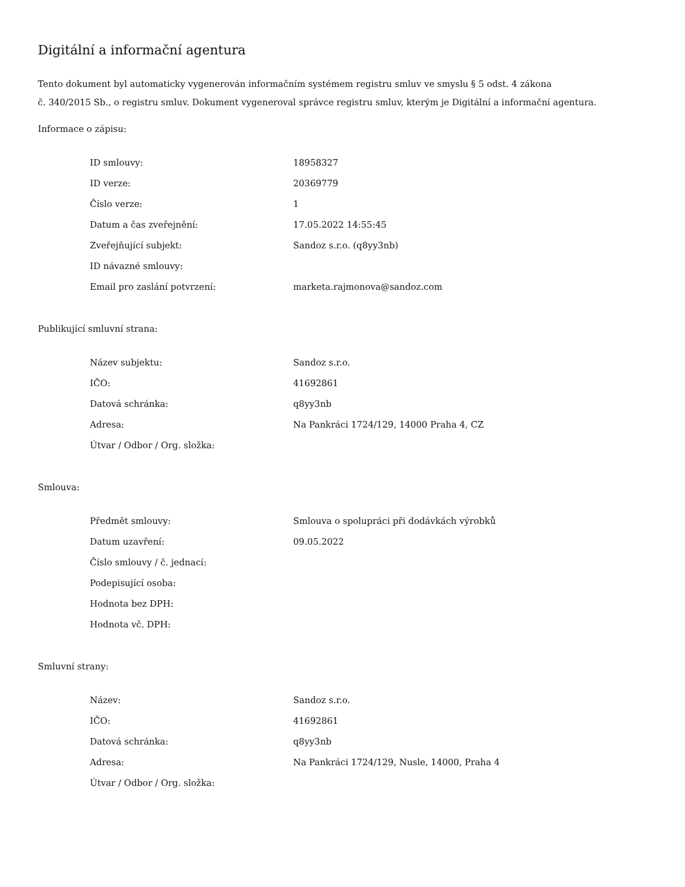Digitální a informační agentura
Tento dokument byl automaticky vygenerován informačním systémem registru smluv ve smyslu § 5 odst. 4 zákona
č. 340/2015 Sb., o registru smluv. Dokument vygeneroval správce registru smluv, kterým je Digitální a informační agentura.
Informace o zápisu:
| ID smlouvy: | 18958327 |
| ID verze: | 20369779 |
| Číslo verze: | 1 |
| Datum a čas zveřejnění: | 17.05.2022 14:55:45 |
| Zveřejňující subjekt: | Sandoz s.r.o. (q8yy3nb) |
| ID návazné smlouvy: | |
| Email pro zaslání potvrzení: | marketa.rajmonova@sandoz.com |
Publikující smluvní strana:
| Název subjektu: | Sandoz s.r.o. |
| IČO: | 41692861 |
| Datová schránka: | q8yy3nb |
| Adresa: | Na Pankráci 1724/129, 14000 Praha 4, CZ |
| Útvar / Odbor / Org. složka: | |
Smlouva:
| Předmět smlouvy: | Smlouva o spolupráci při dodávkách výrobků |
| Datum uzavření: | 09.05.2022 |
| Číslo smlouvy / č. jednací: | |
| Podepisující osoba: | |
| Hodnota bez DPH: | |
| Hodnota vč. DPH: | |
Smluvní strany:
| Název: | Sandoz s.r.o. |
| IČO: | 41692861 |
| Datová schránka: | q8yy3nb |
| Adresa: | Na Pankráci 1724/129, Nusle, 14000, Praha 4 |
| Útvar / Odbor / Org. složka: | |